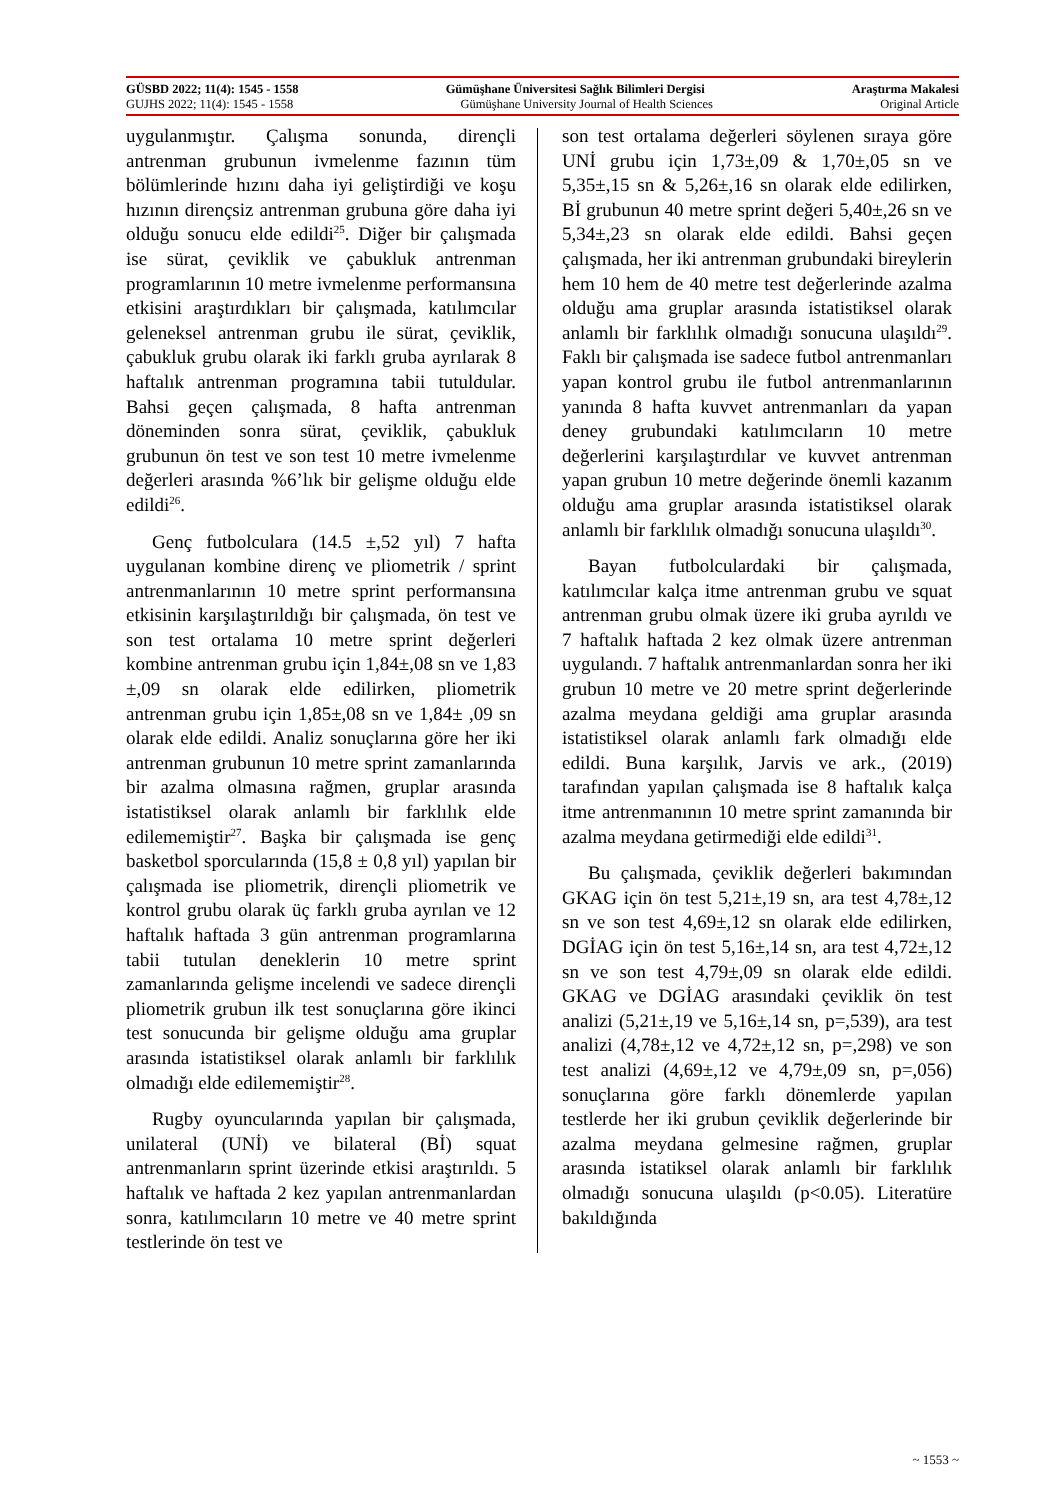GÜSBD 2022; 11(4): 1545 - 1558 Gümüşhane Üniversitesi Sağlık Bilimleri Dergisi Araştırma Makalesi
GUJHS 2022; 11(4): 1545 - 1558 Gümüşhane University Journal of Health Sciences Original Article
uygulanmıştır. Çalışma sonunda, dirençli antrenman grubunun ivmelenme fazının tüm bölümlerinde hızını daha iyi geliştirdiği ve koşu hızının dirençsiz antrenman grubuna göre daha iyi olduğu sonucu elde edildi<sup>25</sup>. Diğer bir çalışmada ise sürat, çeviklik ve çabukluk antrenman programlarının 10 metre ivmelenme performansına etkisini araştırdıkları bir çalışmada, katılımcılar geleneksel antrenman grubu ile sürat, çeviklik, çabukluk grubu olarak iki farklı gruba ayrılarak 8 haftalık antrenman programına tabii tutuldular. Bahsi geçen çalışmada, 8 hafta antrenman döneminden sonra sürat, çeviklik, çabukluk grubunun ön test ve son test 10 metre ivmelenme değerleri arasında %6’lık bir gelişme olduğu elde edildi<sup>26</sup>.
Genç futbolculara (14.5 ±,52 yıl) 7 hafta uygulanan kombine direnç ve pliometrik / sprint antrenmanlarının 10 metre sprint performansına etkisinin karşılaştırıldığı bir çalışmada, ön test ve son test ortalama 10 metre sprint değerleri kombine antrenman grubu için 1,84±,08 sn ve 1,83 ±,09 sn olarak elde edilirken, pliometrik antrenman grubu için 1,85±,08 sn ve 1,84± ,09 sn olarak elde edildi. Analiz sonuçlarına göre her iki antrenman grubunun 10 metre sprint zamanlarında bir azalma olmasına rağmen, gruplar arasında istatistiksel olarak anlamlı bir farklılık elde edilememiştir<sup>27</sup>. Başka bir çalışmada ise genç basketbol sporcularında (15,8 ± 0,8 yıl) yapılan bir çalışmada ise pliometrik, dirençli pliometrik ve kontrol grubu olarak üç farklı gruba ayrılan ve 12 haftalık haftada 3 gün antrenman programlarına tabii tutulan deneklerin 10 metre sprint zamanlarında gelişme incelendi ve sadece dirençli pliometrik grubun ilk test sonuçlarına göre ikinci test sonucunda bir gelişme olduğu ama gruplar arasında istatistiksel olarak anlamlı bir farklılık olmadığı elde edilememiştir<sup>28</sup>.
Rugby oyuncularında yapılan bir çalışmada, unilateral (UNİ) ve bilateral (Bİ) squat antrenmanların sprint üzerinde etkisi araştırıldı. 5 haftalık ve haftada 2 kez yapılan antrenmanlardan sonra, katılımcıların 10 metre ve 40 metre sprint testlerinde ön test ve
son test ortalama değerleri söylenen sıraya göre UNİ grubu için 1,73±,09 & 1,70±,05 sn ve 5,35±,15 sn & 5,26±,16 sn olarak elde edilirken, Bİ grubunun 40 metre sprint değeri 5,40±,26 sn ve 5,34±,23 sn olarak elde edildi. Bahsi geçen çalışmada, her iki antrenman grubundaki bireylerin hem 10 hem de 40 metre test değerlerinde azalma olduğu ama gruplar arasında istatistiksel olarak anlamlı bir farklılık olmadığı sonucuna ulaşıldı<sup>29</sup>. Faklı bir çalışmada ise sadece futbol antrenmanları yapan kontrol grubu ile futbol antrenmanlarının yanında 8 hafta kuvvet antrenmanları da yapan deney grubundaki katılımcıların 10 metre değerlerini karşılaştırdılar ve kuvvet antrenman yapan grubun 10 metre değerinde önemli kazanım olduğu ama gruplar arasında istatistiksel olarak anlamlı bir farklılık olmadığı sonucuna ulaşıldı<sup>30</sup>.
Bayan futbolculardaki bir çalışmada, katılımcılar kalça itme antrenman grubu ve squat antrenman grubu olmak üzere iki gruba ayrıldı ve 7 haftalık haftada 2 kez olmak üzere antrenman uygulandı. 7 haftalık antrenmanlardan sonra her iki grubun 10 metre ve 20 metre sprint değerlerinde azalma meydana geldiği ama gruplar arasında istatistiksel olarak anlamlı fark olmadığı elde edildi. Buna karşılık, Jarvis ve ark., (2019) tarafından yapılan çalışmada ise 8 haftalık kalça itme antrenmanının 10 metre sprint zamanında bir azalma meydana getirmediği elde edildi<sup>31</sup>.
Bu çalışmada, çeviklik değerleri bakımından GKAG için ön test 5,21±,19 sn, ara test 4,78±,12 sn ve son test 4,69±,12 sn olarak elde edilirken, DGİAG için ön test 5,16±,14 sn, ara test 4,72±,12 sn ve son test 4,79±,09 sn olarak elde edildi. GKAG ve DGİAG arasındaki çeviklik ön test analizi (5,21±,19 ve 5,16±,14 sn, p=,539), ara test analizi (4,78±,12 ve 4,72±,12 sn, p=,298) ve son test analizi (4,69±,12 ve 4,79±,09 sn, p=,056) sonuçlarına göre farklı dönemlerde yapılan testlerde her iki grubun çeviklik değerlerinde bir azalma meydana gelmesine rağmen, gruplar arasında istatiksel olarak anlamlı bir farklılık olmadığı sonucuna ulaşıldı (p<0.05). Literatüre bakıldığında
~ 1553 ~